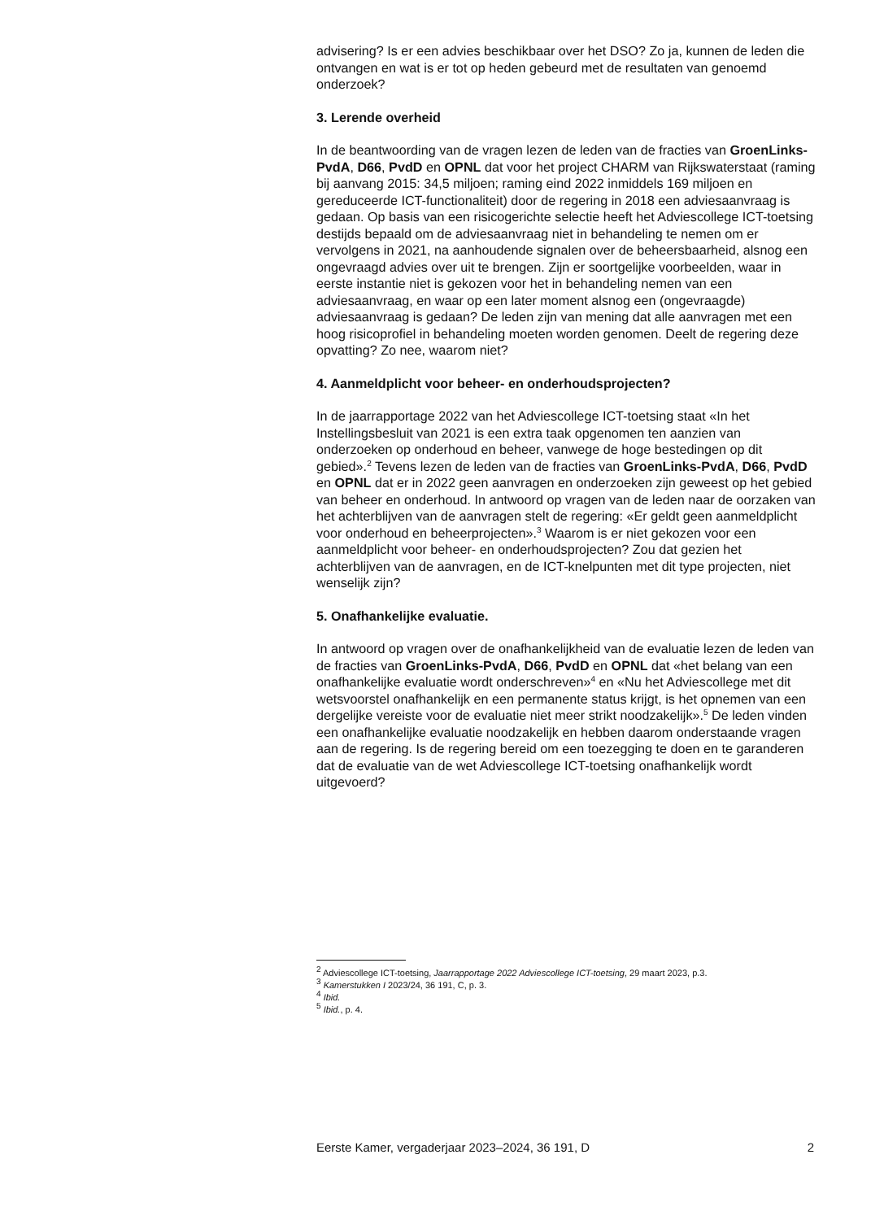advisering? Is er een advies beschikbaar over het DSO? Zo ja, kunnen de leden die ontvangen en wat is er tot op heden gebeurd met de resultaten van genoemd onderzoek?
3. Lerende overheid
In de beantwoording van de vragen lezen de leden van de fracties van GroenLinks-PvdA, D66, PvdD en OPNL dat voor het project CHARM van Rijkswaterstaat (raming bij aanvang 2015: 34,5 miljoen; raming eind 2022 inmiddels 169 miljoen en gereduceerde ICT-functionaliteit) door de regering in 2018 een adviesaanvraag is gedaan. Op basis van een risicogerichte selectie heeft het Adviescollege ICT-toetsing destijds bepaald om de adviesaanvraag niet in behandeling te nemen om er vervolgens in 2021, na aanhoudende signalen over de beheersbaarheid, alsnog een ongevraagd advies over uit te brengen. Zijn er soortgelijke voorbeelden, waar in eerste instantie niet is gekozen voor het in behandeling nemen van een adviesaanvraag, en waar op een later moment alsnog een (ongevraagde) adviesaanvraag is gedaan? De leden zijn van mening dat alle aanvragen met een hoog risicoprofiel in behandeling moeten worden genomen. Deelt de regering deze opvatting? Zo nee, waarom niet?
4. Aanmeldplicht voor beheer- en onderhoudsprojecten?
In de jaarrapportage 2022 van het Adviescollege ICT-toetsing staat «In het Instellingsbesluit van 2021 is een extra taak opgenomen ten aanzien van onderzoeken op onderhoud en beheer, vanwege de hoge bestedingen op dit gebied».<sup>2</sup> Tevens lezen de leden van de fracties van GroenLinks-PvdA, D66, PvdD en OPNL dat er in 2022 geen aanvragen en onderzoeken zijn geweest op het gebied van beheer en onderhoud. In antwoord op vragen van de leden naar de oorzaken van het achterblijven van de aanvragen stelt de regering: «Er geldt geen aanmeldplicht voor onderhoud en beheerprojecten».<sup>3</sup> Waarom is er niet gekozen voor een aanmeldplicht voor beheer- en onderhoudsprojecten? Zou dat gezien het achterblijven van de aanvragen, en de ICT-knelpunten met dit type projecten, niet wenselijk zijn?
5. Onafhankelijke evaluatie.
In antwoord op vragen over de onafhankelijkheid van de evaluatie lezen de leden van de fracties van GroenLinks-PvdA, D66, PvdD en OPNL dat «het belang van een onafhankelijke evaluatie wordt onderschreven»<sup>4</sup> en «Nu het Adviescollege met dit wetsvoorstel onafhankelijk en een permanente status krijgt, is het opnemen van een dergelijke vereiste voor de evaluatie niet meer strikt noodzakelijk».<sup>5</sup> De leden vinden een onafhankelijke evaluatie noodzakelijk en hebben daarom onderstaande vragen aan de regering. Is de regering bereid om een toezegging te doen en te garanderen dat de evaluatie van de wet Adviescollege ICT-toetsing onafhankelijk wordt uitgevoerd?
<sup>2</sup> Adviescollege ICT-toetsing, Jaarrapportage 2022 Adviescollege ICT-toetsing, 29 maart 2023, p.3.
<sup>3</sup> Kamerstukken I 2023/24, 36 191, C, p. 3.
<sup>4</sup> Ibid.
<sup>5</sup> Ibid., p. 4.
Eerste Kamer, vergaderjaar 2023–2024, 36 191, D 2